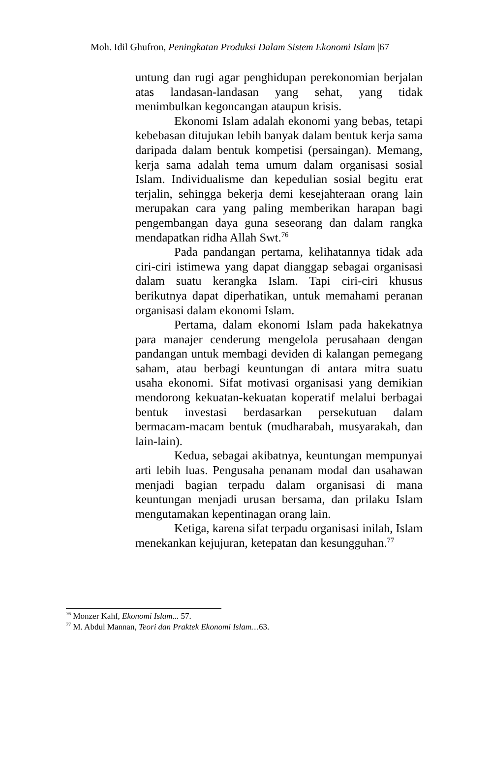Moh. Idil Ghufron, Peningkatan Produksi Dalam Sistem Ekonomi Islam |67
untung dan rugi agar penghidupan perekonomian berjalan atas landasan-landasan yang sehat, yang tidak menimbulkan kegoncangan ataupun krisis.
Ekonomi Islam adalah ekonomi yang bebas, tetapi kebebasan ditujukan lebih banyak dalam bentuk kerja sama daripada dalam bentuk kompetisi (persaingan). Memang, kerja sama adalah tema umum dalam organisasi sosial Islam. Individualisme dan kepedulian sosial begitu erat terjalin, sehingga bekerja demi kesejahteraan orang lain merupakan cara yang paling memberikan harapan bagi pengembangan daya guna seseorang dan dalam rangka mendapatkan ridha Allah Swt.<sup>76</sup>
Pada pandangan pertama, kelihatannya tidak ada ciri-ciri istimewa yang dapat dianggap sebagai organisasi dalam suatu kerangka Islam. Tapi ciri-ciri khusus berikutnya dapat diperhatikan, untuk memahami peranan organisasi dalam ekonomi Islam.
Pertama, dalam ekonomi Islam pada hakekatnya para manajer cenderung mengelola perusahaan dengan pandangan untuk membagi deviden di kalangan pemegang saham, atau berbagi keuntungan di antara mitra suatu usaha ekonomi. Sifat motivasi organisasi yang demikian mendorong kekuatan-kekuatan koperatif melalui berbagai bentuk investasi berdasarkan persekutuan dalam bermacam-macam bentuk (mudharabah, musyarakah, dan lain-lain).
Kedua, sebagai akibatnya, keuntungan mempunyai arti lebih luas. Pengusaha penanam modal dan usahawan menjadi bagian terpadu dalam organisasi di mana keuntungan menjadi urusan bersama, dan prilaku Islam mengutamakan kepentinagan orang lain.
Ketiga, karena sifat terpadu organisasi inilah, Islam menekankan kejujuran, ketepatan dan kesungguhan.<sup>77</sup>
<sup>76</sup> Monzer Kahf, Ekonomi Islam... 57.
<sup>77</sup> M. Abdul Mannan, Teori dan Praktek Ekonomi Islam…63.